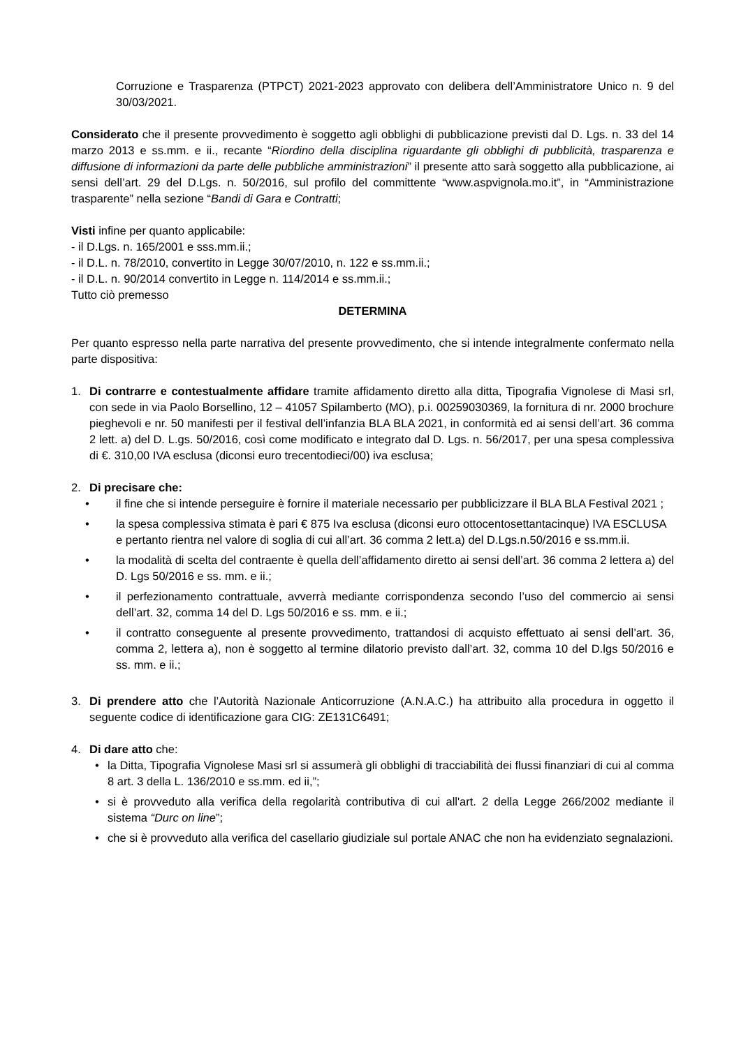Corruzione e Trasparenza (PTPCT) 2021-2023 approvato con delibera dell’Amministratore Unico n. 9 del 30/03/2021.
Considerato che il presente provvedimento è soggetto agli obblighi di pubblicazione previsti dal D. Lgs. n. 33 del 14 marzo 2013 e ss.mm. e ii., recante “Riordino della disciplina riguardante gli obblighi di pubblicità, trasparenza e diffusione di informazioni da parte delle pubbliche amministrazioni” il presente atto sarà soggetto alla pubblicazione, ai sensi dell’art. 29 del D.Lgs. n. 50/2016, sul profilo del committente “www.aspvignola.mo.it”, in “Amministrazione trasparente” nella sezione “Bandi di Gara e Contratti;
Visti infine per quanto applicabile:
- il D.Lgs. n. 165/2001 e sss.mm.ii.;
- il D.L. n. 78/2010, convertito in Legge 30/07/2010, n. 122 e ss.mm.ii.;
- il D.L. n. 90/2014 convertito in Legge n. 114/2014 e ss.mm.ii.;
Tutto ciò premesso
DETERMINA
Per quanto espresso nella parte narrativa del presente provvedimento, che si intende integralmente confermato nella parte dispositiva:
1. Di contrarre e contestualmente affidare tramite affidamento diretto alla ditta, Tipografia Vignolese di Masi srl, con sede in via Paolo Borsellino, 12 – 41057 Spilamberto (MO), p.i. 00259030369, la fornitura di nr. 2000 brochure pieghevoli e nr. 50 manifesti per il festival dell’infanzia BLA BLA 2021, in conformità ed ai sensi dell’art. 36 comma 2 lett. a) del D. L.gs. 50/2016, così come modificato e integrato dal D. Lgs. n. 56/2017, per una spesa complessiva di €. 310,00 IVA esclusa (diconsi euro trecentodieci/00) iva esclusa;
2. Di precisare che:
• il fine che si intende perseguire è fornire il materiale necessario per pubblicizzare il BLA BLA Festival 2021 ;
• la spesa complessiva stimata è pari € 875 Iva esclusa (diconsi euro ottocentosettantacinque) IVA ESCLUSA e pertanto rientra nel valore di soglia di cui all’art. 36 comma 2 lett.a) del D.Lgs.n.50/2016 e ss.mm.ii.
• la modalità di scelta del contraente è quella dell’affidamento diretto ai sensi dell’art. 36 comma 2 lettera a) del D. Lgs 50/2016 e ss. mm. e ii.;
• il perfezionamento contrattuale, avverrà mediante corrispondenza secondo l’uso del commercio ai sensi dell’art. 32, comma 14 del D. Lgs 50/2016 e ss. mm. e ii.;
• il contratto conseguente al presente provvedimento, trattandosi di acquisto effettuato ai sensi dell’art. 36, comma 2, lettera a), non è soggetto al termine dilatorio previsto dall’art. 32, comma 10 del D.lgs 50/2016 e ss. mm. e ii.;
3. Di prendere atto che l’Autorità Nazionale Anticorruzione (A.N.A.C.) ha attribuito alla procedura in oggetto il seguente codice di identificazione gara CIG: ZE131C6491;
4. Di dare atto che:
• la Ditta, Tipografia Vignolese Masi srl si assumerà gli obblighi di tracciabilità dei flussi finanziari di cui al comma 8 art. 3 della L. 136/2010 e ss.mm. ed ii,”;
• si è provveduto alla verifica della regolarità contributiva di cui all'art. 2 della Legge 266/2002 mediante il sistema “Durc on line”;
• che si è provveduto alla verifica del casellario giudiziale sul portale ANAC che non ha evidenziato segnalazioni.